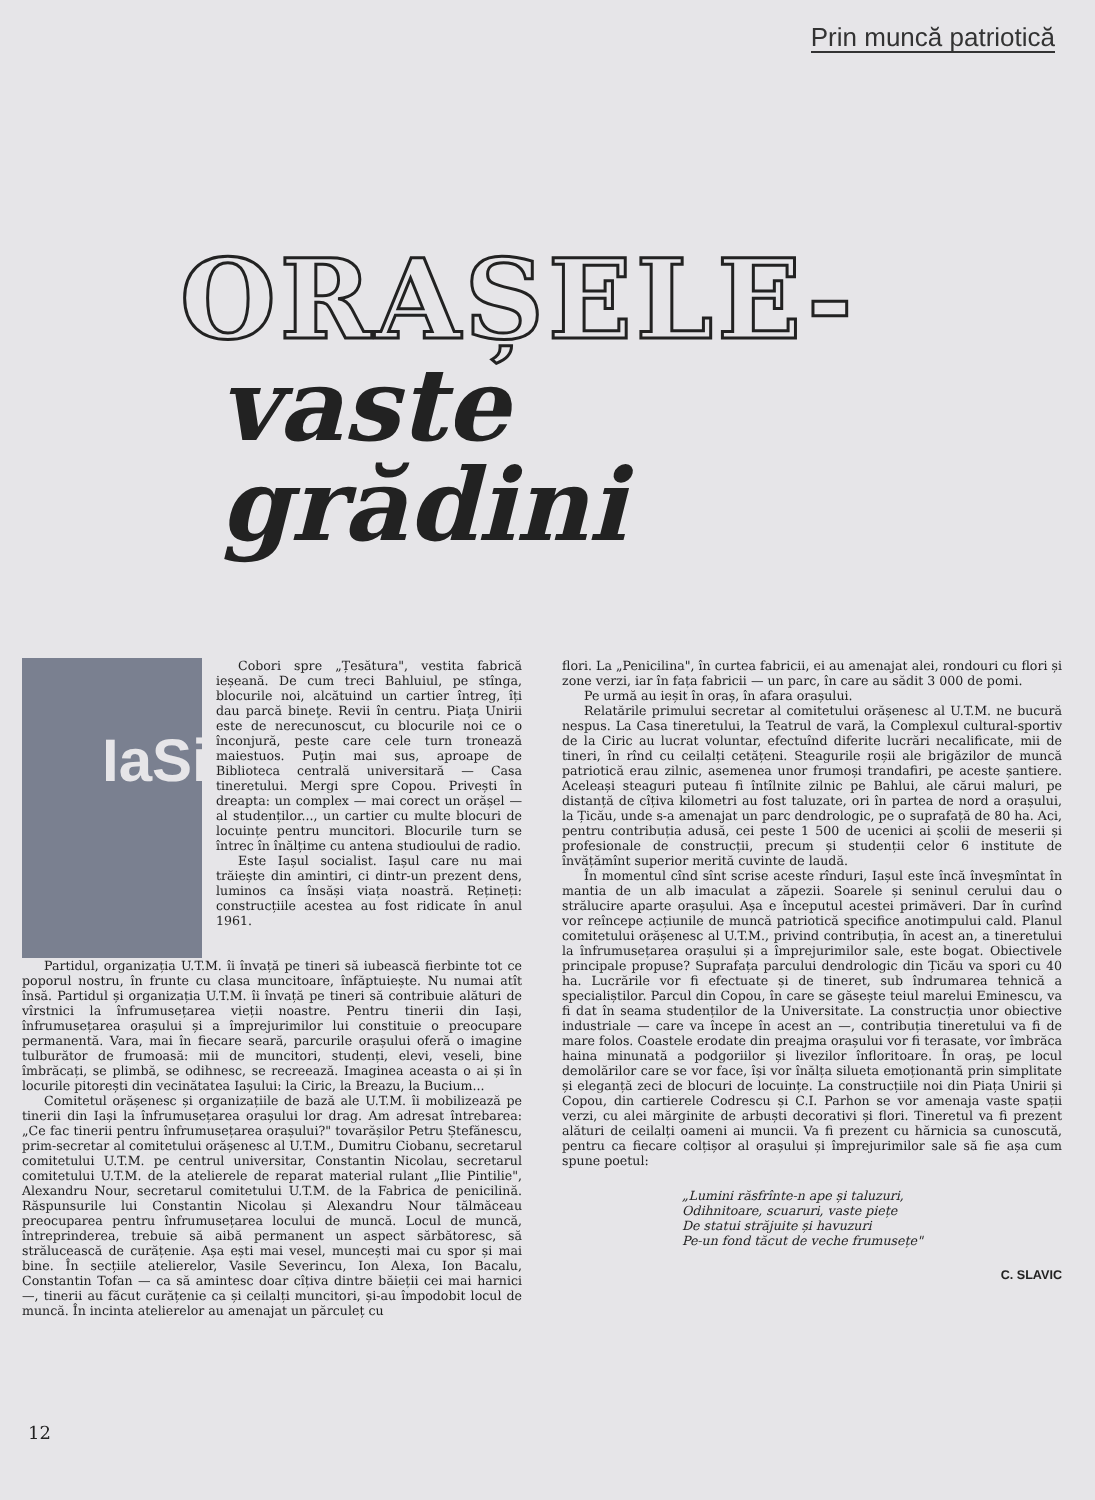Prin muncă patriotică
ORAȘELE-
vaste
grădini
IaSi
Cobori spre „Țesătura", vestita fabrică ieșeană. De cum treci Bahluiul, pe stînga, blocurile noi, alcătuind un cartier întreg, îți dau parcă bineţe. Revii în centru. Piaţa Unirii este de nerecunoscut, cu blocurile noi ce o înconjură, peste care cele turn tronează maiestuos. Puţin mai sus, aproape de Biblioteca centrală universitară — Casa tineretului. Mergi spre Copou. Privești în dreapta: un complex — mai corect un orășel — al studenților..., un cartier cu multe blocuri de locuințe pentru muncitori. Blocurile turn se întrec în înălțime cu antena studioului de radio.
Este Iașul socialist. Iașul care nu mai trăiește din amintiri, ci dintr-un prezent dens, luminos ca însăși viața noastră. Rețineți: construcțiile acestea au fost ridicate în anul 1961.
Partidul, organizația U.T.M. îi învață pe tineri să iubească fierbinte tot ce poporul nostru, în frunte cu clasa muncitoare, înfăptuiește. Nu numai atît însă. Partidul și organizația U.T.M. îi învață pe tineri să contribuie alături de vîrstnici la înfrumusețarea vieții noastre. Pentru tinerii din Iași, înfrumusețarea orașului și a împrejurimilor lui constituie o preocupare permanentă. Vara, mai în fiecare seară, parcurile orașului oferă o imagine tulburător de frumoasă: mii de muncitori, studenți, elevi, veseli, bine îmbrăcați, se plimbă, se odihnesc, se recreează. Imaginea aceasta o ai și în locurile pitorești din vecinătatea Iașului: la Ciric, la Breazu, la Bucium...
Comitetul orășenesc și organizațiile de bază ale U.T.M. îi mobilizează pe tinerii din Iași la înfrumusețarea orașului lor drag. Am adresat întrebarea: „Ce fac tinerii pentru înfrumusețarea orașului?" tovarășilor Petru Ștefănescu, prim-secretar al comitetului orășenesc al U.T.M., Dumitru Ciobanu, secretarul comitetului U.T.M. pe centrul universitar, Constantin Nicolau, secretarul comitetului U.T.M. de la atelierele de reparat material rulant „Ilie Pintilie", Alexandru Nour, secretarul comitetului U.T.M. de la Fabrica de penicilină. Răspunsurile lui Constantin Nicolau și Alexandru Nour tălmăceau preocuparea pentru înfrumusețarea locului de muncă. Locul de muncă, întreprinderea, trebuie să aibă permanent un aspect sărbătoresc, să strălucească de curățenie. Așa ești mai vesel, muncești mai cu spor și mai bine. În secțiile atelierelor, Vasile Severincu, Ion Alexa, Ion Bacalu, Constantin Tofan — ca să amintesc doar cîțiva dintre băieții cei mai harnici —, tinerii au făcut curățenie ca și ceilalți muncitori, și-au împodobit locul de muncă. În incinta atelierelor au amenajat un părculeț cu
flori. La „Penicilina", în curtea fabricii, ei au amenajat alei, rondouri cu flori și zone verzi, iar în fața fabricii — un parc, în care au sădit 3 000 de pomi.
Pe urmă au ieșit în oraș, în afara orașului.
Relatările primului secretar al comitetului orășenesc al U.T.M. ne bucură nespus. La Casa tineretului, la Teatrul de vară, la Complexul cultural-sportiv de la Ciric au lucrat voluntar, efectuînd diferite lucrări necalificate, mii de tineri, în rînd cu ceilalți cetățeni. Steagurile roșii ale brigăzilor de muncă patriotică erau zilnic, asemenea unor frumoși trandafiri, pe aceste șantiere. Aceleași steaguri puteau fi întîlnite zilnic pe Bahlui, ale cărui maluri, pe distanță de cîțiva kilometri au fost taluzate, ori în partea de nord a orașului, la Țicău, unde s-a amenajat un parc dendrologic, pe o suprafață de 80 ha. Aci, pentru contribuția adusă, cei peste 1 500 de ucenici ai școlii de meserii și profesionale de construcții, precum și studenții celor 6 institute de învățămînt superior merită cuvinte de laudă.
În momentul cînd sînt scrise aceste rînduri, Iașul este încă înveșmîntat în mantia de un alb imaculat a zăpezii. Soarele și seninul cerului dau o strălucire aparte orașului. Așa e începutul acestei primăveri. Dar în curînd vor reîncepe acțiunile de muncă patriotică specifice anotimpului cald. Planul comitetului orășenesc al U.T.M., privind contribuția, în acest an, a tineretului la înfrumusețarea orașului și a împrejurimilor sale, este bogat. Obiectivele principale propuse? Suprafața parcului dendrologic din Țicău va spori cu 40 ha. Lucrările vor fi efectuate și de tineret, sub îndrumarea tehnică a specialiștilor. Parcul din Copou, în care se găsește teiul marelui Eminescu, va fi dat în seama studenților de la Universitate. La construcția unor obiective industriale — care va începe în acest an —, contribuția tineretului va fi de mare folos. Coastele erodate din preajma orașului vor fi terasate, vor îmbrăca haina minunată a podgoriilor și livezilor înfloritoare. În oraș, pe locul demolărilor care se vor face, își vor înălța silueta emoționantă prin simplitate și eleganță zeci de blocuri de locuințe. La construcțiile noi din Piața Unirii și Copou, din cartierele Codrescu și C.I. Parhon se vor amenaja vaste spații verzi, cu alei mărginite de arbuști decorativi și flori. Tineretul va fi prezent alături de ceilalți oameni ai muncii. Va fi prezent cu hărnicia sa cunoscută, pentru ca fiecare colțișor al orașului și împrejurimilor sale să fie așa cum spune poetul:
„Lumini răsfrînte-n ape și taluzuri,
Odihnitoare, scuaruri, vaste piețe
De statui străjuite și havuzuri
Pe-un fond tăcut de veche frumusețe"
C. SLAVIC
12